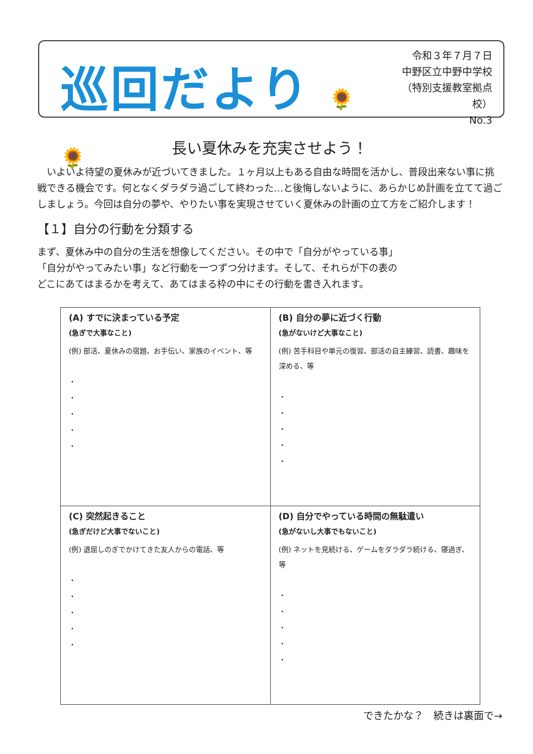巡回だより 🌻🌻
令和３年７月７日
中野区立中野中学校
（特別支援教室拠点校）
No.3
長い夏休みを充実させよう！
　いよいよ待望の夏休みが近づいてきました。１ヶ月以上もある自由な時間を活かし、普段出来ない事に挑戦できる機会です。何となくダラダラ過ごして終わった…と後悔しないように、あらかじめ計画を立てて過ごしましょう。今回は自分の夢や、やりたい事を実現させていく夏休みの計画の立て方をご紹介します！
【１】自分の行動を分類する
まず、夏休み中の自分の生活を想像してください。その中で「自分がやっている事」
「自分がやってみたい事」など行動を一つずつ分けます。そして、それらが下の表の
どこにあてはまるかを考えて、あてはまる枠の中にその行動を書き入れます。
| (A) すでに決まっている予定 (急ぎで大事なこと) (例) 部活、夏休みの宿題、お手伝い、家族のイベント、等 ・ ・ ・ ・ ・ | (B) 自分の夢に近づく行動 (急がないけど大事なこと) (例) 苦手科目や単元の復習、部活の自主練習、読書、趣味を深める、等 ・ ・ ・ ・ ・ |
| (C) 突然起きること (急ぎだけど大事でないこと) (例) 退屈しのぎでかけてきた友人からの電話、等 ・ ・ ・ ・ ・ | (D) 自分でやっている時間の無駄遣い (急がないし大事でもないこと) (例) ネットを見続ける、ゲームをダラダラ続ける、寝過ぎ、等 ・ ・ ・ ・ ・ |
できたかな？　続きは裏面で→